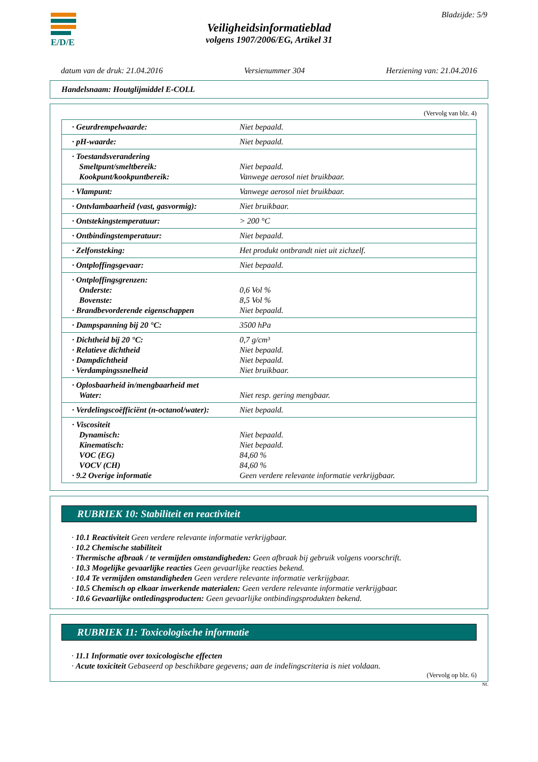E/D/E Bladzijde: 5/9
Veiligheidsinformatieblad
volgens 1907/2006/EG, Artikel 31
datum van de druk: 21.04.2016 Versienummer 304 Herziening van: 21.04.2016
Handelsnaam: Houtglijmiddel E-COLL
(Vervolg van blz. 4)
| · Geurdrempelwaarde: | Niet bepaald. |
| · pH-waarde: | Niet bepaald. |
| · Toestandsverandering Smeltpunt/smeltbereik: Kookpunt/kookpuntbereik: | Niet bepaald. Vanwege aerosol niet bruikbaar. |
| · Vlampunt: | Vanwege aerosol niet bruikbaar. |
| · Ontvlambaarheid (vast, gasvormig): | Niet bruikbaar. |
| · Ontstekingstemperatuur: | > 200 °C |
| · Ontbindingstemperatuur: | Niet bepaald. |
| · Zelfonsteking: | Het produkt ontbrandt niet uit zichzelf. |
| · Ontploffingsgevaar: | Niet bepaald. |
| · Ontploffingsgrenzen: Onderste: Bovenste: · Brandbevorderende eigenschappen | 0,6 Vol % 8,5 Vol % Niet bepaald. |
| · Dampspanning bij 20 °C: | 3500 hPa |
| · Dichtheid bij 20 °C: · Relatieve dichtheid · Dampdichtheid · Verdampingssnelheid | 0,7 g/cm³ Niet bepaald. Niet bepaald. Niet bruikbaar. |
| · Oplosbaarheid in/mengbaarheid met Water: | Niet resp. gering mengbaar. |
| · Verdelingscoëfficiënt (n-octanol/water): | Niet bepaald. |
| · Viscositeit Dynamisch: Kinematisch: VOC (EG) VOCV (CH) · 9.2 Overige informatie | Niet bepaald. Niet bepaald. 84,60 % 84,60 % Geen verdere relevante informatie verkrijgbaar. |
RUBRIEK 10: Stabiliteit en reactiviteit
· 10.1 Reactiviteit Geen verdere relevante informatie verkrijgbaar.
· 10.2 Chemische stabiliteit
· Thermische afbraak / te vermijden omstandigheden: Geen afbraak bij gebruik volgens voorschrift.
· 10.3 Mogelijke gevaarlijke reacties Geen gevaarlijke reacties bekend.
· 10.4 Te vermijden omstandigheden Geen verdere relevante informatie verkrijgbaar.
· 10.5 Chemisch op elkaar inwerkende materialen: Geen verdere relevante informatie verkrijgbaar.
· 10.6 Gevaarlijke ontledingsproducten: Geen gevaarlijke ontbindingsprodukten bekend.
RUBRIEK 11: Toxicologische informatie
· 11.1 Informatie over toxicologische effecten
· Acute toxiciteit Gebaseerd op beschikbare gegevens; aan de indelingscriteria is niet voldaan.
(Vervolg op blz. 6)
NL